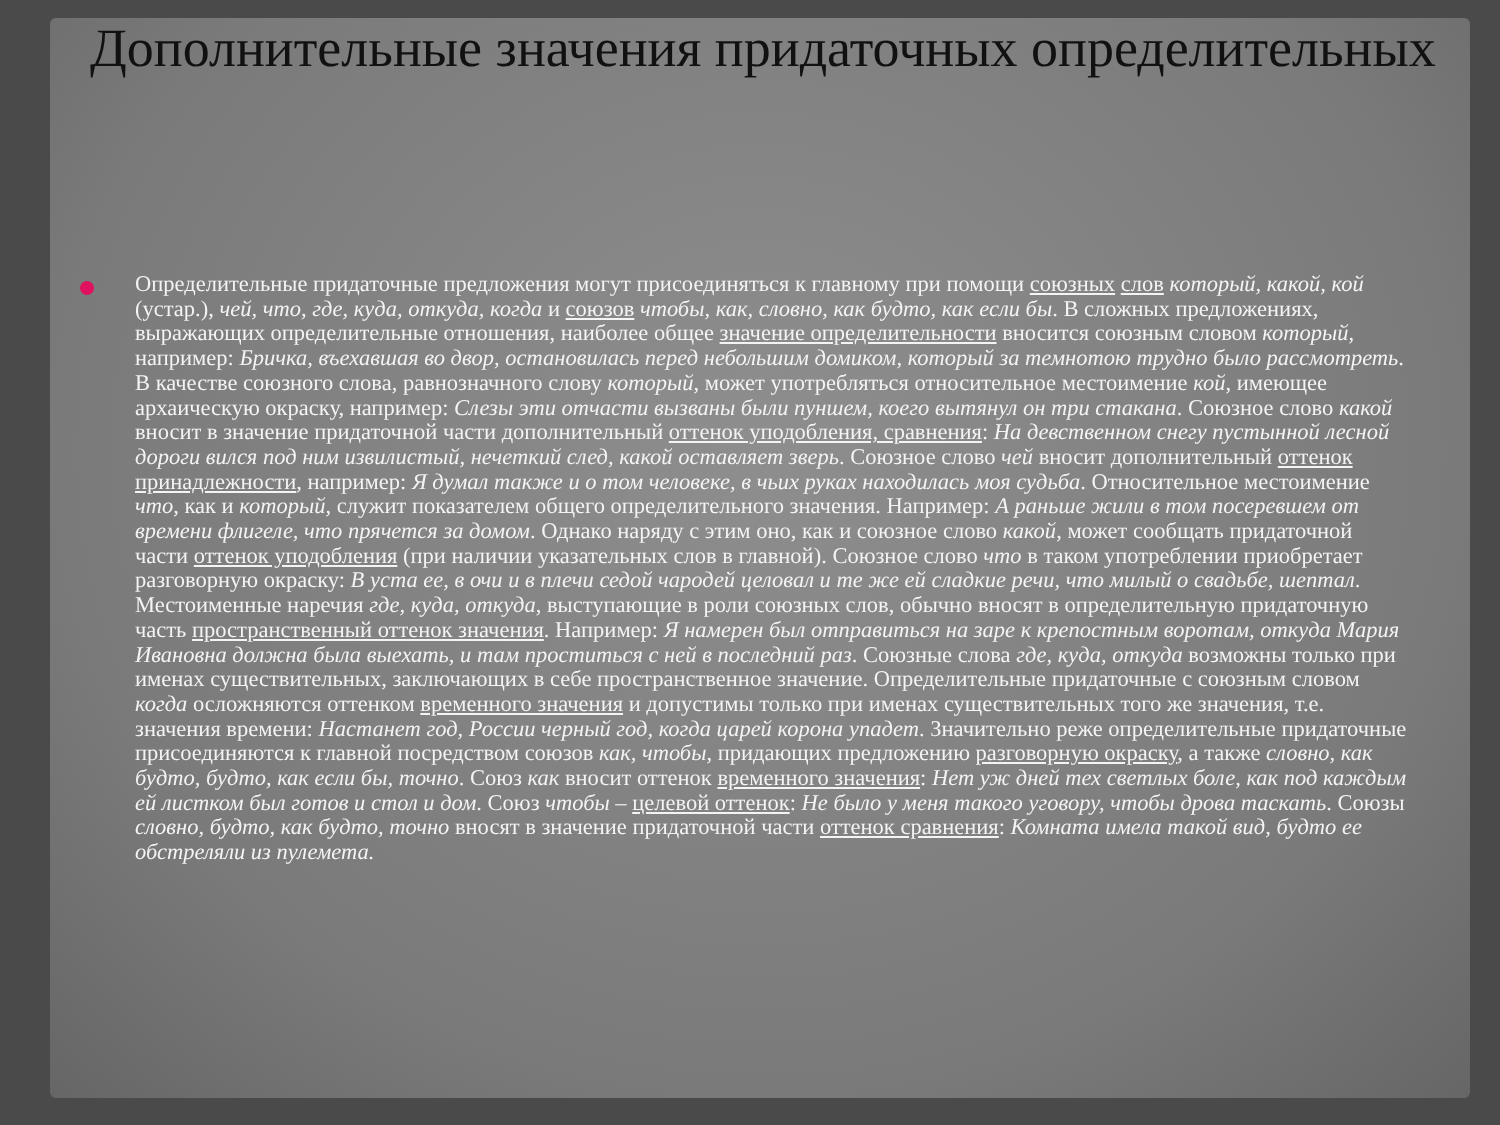Дополнительные значения придаточных определительных
Определительные придаточные предложения могут присоединяться к главному при помощи союзных слов который, какой, кой (устар.), чей, что, где, куда, откуда, когда и союзов чтобы, как, словно, как будто, как если бы. В сложных предложениях, выражающих определительные отношения, наиболее общее значение определительности вносится союзным словом который, например: Бричка, въехавшая во двор, остановилась перед небольшим домиком, который за темнотою трудно было рассмотреть. В качестве союзного слова, равнозначного слову который, может употребляться относительное местоимение кой, имеющее архаическую окраску, например: Слезы эти отчасти вызваны были пуншем, коего вытянул он три стакана. Союзное слово какой вносит в значение придаточной части дополнительный оттенок уподобления, сравнения: На девственном снегу пустынной лесной дороги вился под ним извилистый, нечеткий след, какой оставляет зверь. Союзное слово чей вносит дополнительный оттенок принадлежности, например: Я думал также и о том человеке, в чьих руках находилась моя судьба. Относительное местоимение что, как и который, служит показателем общего определительного значения. Например: А раньше жили в том посеревшем от времени флигеле, что прячется за домом. Однако наряду с этим оно, как и союзное слово какой, может сообщать придаточной части оттенок уподобления (при наличии указательных слов в главной). Союзное слово что в таком употреблении приобретает разговорную окраску: В уста ее, в очи и в плечи седой чародей целовал и те же ей сладкие речи, что милый о свадьбе, шептал. Местоименные наречия где, куда, откуда, выступающие в роли союзных слов, обычно вносят в определительную придаточную часть пространственный оттенок значения. Например: Я намерен был отправиться на заре к крепостным воротам, откуда Мария Ивановна должна была выехать, и там проститься с ней в последний раз. Союзные слова где, куда, откуда возможны только при именах существительных, заключающих в себе пространственное значение. Определительные придаточные с союзным словом когда осложняются оттенком временного значения и допустимы только при именах существительных того же значения, т.е. значения времени: Настанет год, России черный год, когда царей корона упадет. Значительно реже определительные придаточные присоединяются к главной посредством союзов как, чтобы, придающих предложению разговорную окраску, а также словно, как будто, будто, как если бы, точно. Союз как вносит оттенок временного значения: Нет уж дней тех светлых боле, как под каждым ей листком был готов и стол и дом. Союз чтобы – целевой оттенок: Не было у меня такого уговору, чтобы дрова таскать. Союзы словно, будто, как будто, точно вносят в значение придаточной части оттенок сравнения: Комната имела такой вид, будто ее обстреляли из пулемета.